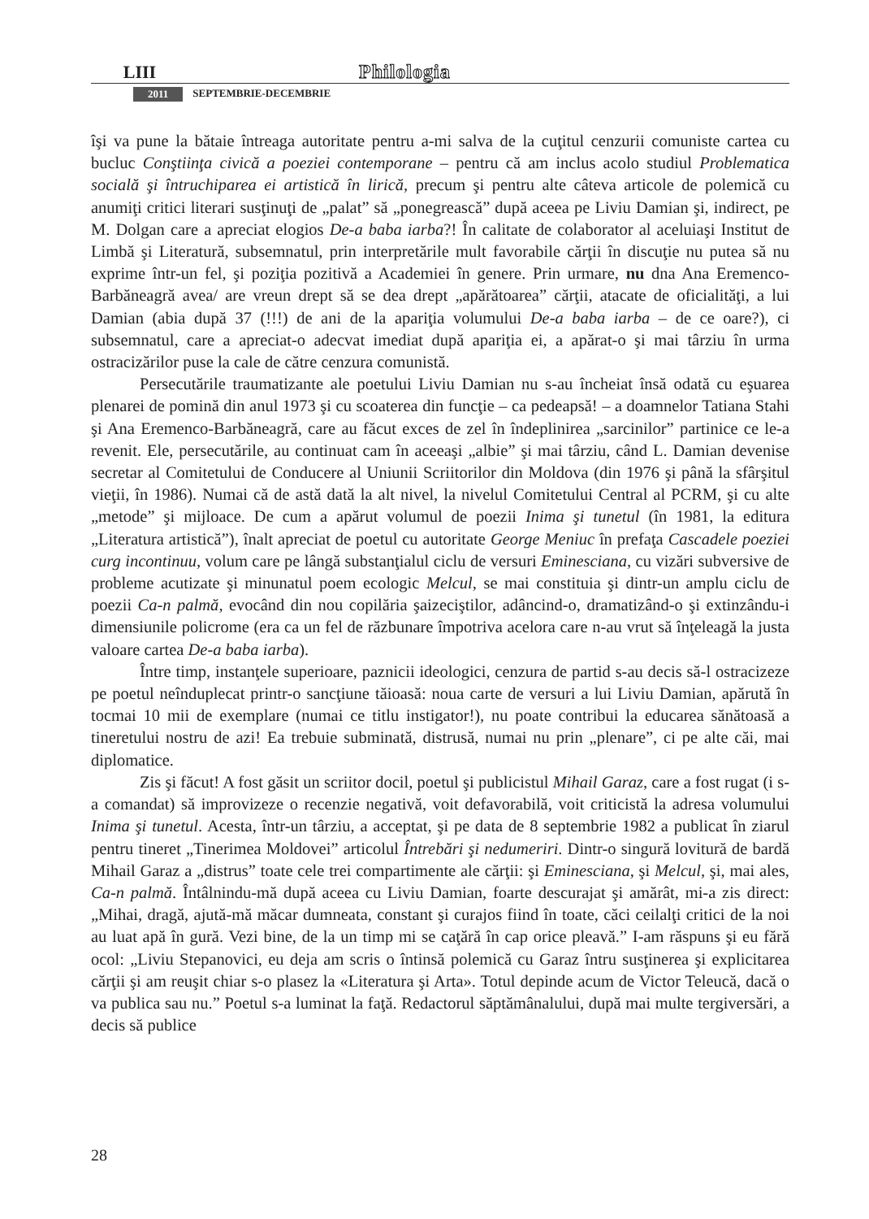LIII Philologia
2011 SEPTEMBRIE-DECEMBRIE
îşi va pune la bătaie întreaga autoritate pentru a-mi salva de la cuţitul cenzurii comuniste cartea cu bucluc Conştiinţa civică a poeziei contemporane – pentru că am inclus acolo studiul Problematica socială şi întruchiparea ei artistică în lirică, precum şi pentru alte câteva articole de polemică cu anumiţi critici literari susţinuţi de „palat” să „ponegrească” după aceea pe Liviu Damian şi, indirect, pe M. Dolgan care a apreciat elogios De-a baba iarba?! În calitate de colaborator al aceluiaşi Institut de Limbă şi Literatură, subsemnatul, prin interpretările mult favorabile cărţii în discuţie nu putea să nu exprime într-un fel, şi poziţia pozitivă a Academiei în genere. Prin urmare, nu dna Ana Eremenco-Barbăneagră avea/ are vreun drept să se dea drept „apărătoarea” cărţii, atacate de oficialităţi, a lui Damian (abia după 37 (!!!) de ani de la apariţia volumului De-a baba iarba – de ce oare?), ci subsemnatul, care a apreciat-o adecvat imediat după apariţia ei, a apărat-o şi mai târziu în urma ostracizărilor puse la cale de către cenzura comunistă.
Persecutările traumatizante ale poetului Liviu Damian nu s-au încheiat însă odată cu eşuarea plenarei de pomină din anul 1973 şi cu scoaterea din funcţie – ca pedeapsă! – a doamnelor Tatiana Stahi şi Ana Eremenco-Barbăneagră, care au făcut exces de zel în îndeplinirea „sarcinilor” partinice ce le-a revenit. Ele, persecutările, au continuat cam în aceeaşi „albie” şi mai târziu, când L. Damian devenise secretar al Comitetului de Conducere al Uniunii Scriitorilor din Moldova (din 1976 şi până la sfârşitul vieţii, în 1986). Numai că de astă dată la alt nivel, la nivelul Comitetului Central al PCRM, şi cu alte „metode” şi mijloace. De cum a apărut volumul de poezii Inima şi tunetul (în 1981, la editura „Literatura artistică”), înalt apreciat de poetul cu autoritate George Meniuc în prefaţa Cascadele poeziei curg incontinuu, volum care pe lângă substanţialul ciclu de versuri Eminesciana, cu vizări subversive de probleme acutizate şi minunatul poem ecologic Melcul, se mai constituia şi dintr-un amplu ciclu de poezii Ca-n palmă, evocând din nou copilăria şaizeciştilor, adâncind-o, dramatizând-o şi extinzându-i dimensiunile policrome (era ca un fel de răzbunare împotriva acelora care n-au vrut să înţeleagă la justa valoare cartea De-a baba iarba).
Între timp, instanţele superioare, paznicii ideologici, cenzura de partid s-au decis să-l ostracizeze pe poetul neînduplecat printr-o sancţiune tăioasă: noua carte de versuri a lui Liviu Damian, apărută în tocmai 10 mii de exemplare (numai ce titlu instigator!), nu poate contribui la educarea sănătoasă a tineretului nostru de azi! Ea trebuie subminată, distrusă, numai nu prin „plenare”, ci pe alte căi, mai diplomatice.
Zis şi făcut! A fost găsit un scriitor docil, poetul şi publicistul Mihail Garaz, care a fost rugat (i s-a comandat) să improvizeze o recenzie negativă, voit defavorabilă, voit criticistă la adresa volumului Inima şi tunetul. Acesta, într-un târziu, a acceptat, şi pe data de 8 septembrie 1982 a publicat în ziarul pentru tineret „Tinerimea Moldovei” articolul Întrebări şi nedumeriri. Dintr-o singură lovitură de bardă Mihail Garaz a „distrus” toate cele trei compartimente ale cărţii: şi Eminesciana, şi Melcul, şi, mai ales, Ca-n palmă. Întâlnindu-mă după aceea cu Liviu Damian, foarte descurajat şi amărât, mi-a zis direct: „Mihai, dragă, ajută-mă măcar dumneata, constant şi curajos fiind în toate, căci ceilalţi critici de la noi au luat apă în gură. Vezi bine, de la un timp mi se caţără în cap orice pleavă.” I-am răspuns şi eu fără ocol: „Liviu Stepanovici, eu deja am scris o întinsă polemică cu Garaz întru susţinerea şi explicitarea cărţii şi am reuşit chiar s-o plasez la «Literatura şi Arta». Totul depinde acum de Victor Teleucă, dacă o va publica sau nu.” Poetul s-a luminat la faţă. Redactorul săptămânalului, după mai multe tergiversări, a decis să publice
28